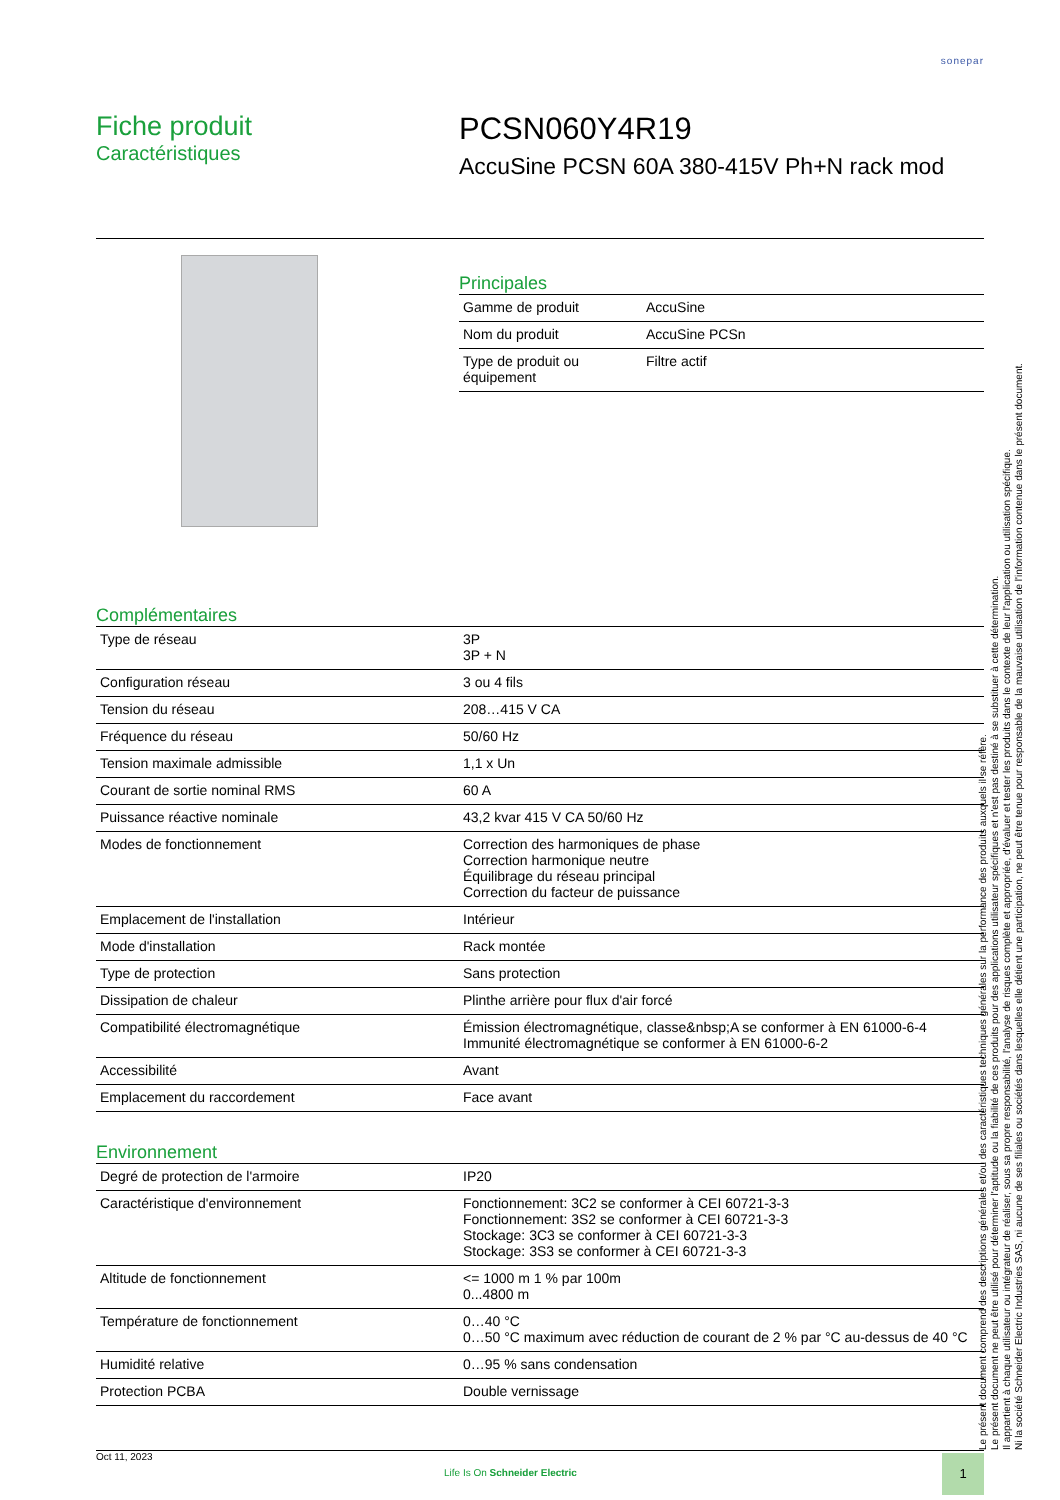sonepar
Fiche produit
Caractéristiques
PCSN060Y4R19
AccuSine PCSN 60A 380-415V Ph+N rack mod
Principales
| Gamme de produit | AccuSine |
| Nom du produit | AccuSine PCSn |
| Type de produit ou équipement | Filtre actif |
Complémentaires
| Type de réseau | 3P 3P + N |
| Configuration réseau | 3 ou 4 fils |
| Tension du réseau | 208…415 V CA |
| Fréquence du réseau | 50/60 Hz |
| Tension maximale admissible | 1,1 x Un |
| Courant de sortie nominal RMS | 60 A |
| Puissance réactive nominale | 43,2 kvar 415 V CA 50/60 Hz |
| Modes de fonctionnement | Correction des harmoniques de phase Correction harmonique neutre Équilibrage du réseau principal Correction du facteur de puissance |
| Emplacement de l'installation | Intérieur |
| Mode d'installation | Rack montée |
| Type de protection | Sans protection |
| Dissipation de chaleur | Plinthe arrière pour flux d'air forcé |
| Compatibilité électromagnétique | Émission électromagnétique, classe&nbsp;A se conformer à EN 61000-6-4 Immunité électromagnétique se conformer à EN 61000-6-2 |
| Accessibilité | Avant |
| Emplacement du raccordement | Face avant |
Environnement
| Degré de protection de l'armoire | IP20 |
| Caractéristique d'environnement | Fonctionnement: 3C2 se conformer à CEI 60721-3-3 Fonctionnement: 3S2 se conformer à CEI 60721-3-3 Stockage: 3C3 se conformer à CEI 60721-3-3 Stockage: 3S3 se conformer à CEI 60721-3-3 |
| Altitude de fonctionnement | <= 1000 m 1 % par 100m 0...4800 m |
| Température de fonctionnement | 0…40 °C 0…50 °C maximum avec réduction de courant de 2 % par °C au-dessus de 40 °C |
| Humidité relative | 0…95 % sans condensation |
| Protection PCBA | Double vernissage |
Le présent document comprend des descriptions générales et/ou des caractéristiques techniques générales sur la performance des produits auxquels il se réfère.
Le présent document ne peut être utilisé pour déterminer l'aptitude ou la fiabilité de ces produits pour des applications utilisateur spécifiques et n'est pas destiné à se substituer à cette détermination.
Il appartient à chaque utilisateur ou intégrateur de réaliser, sous sa propre responsabilité, l'analyse de risques complète et appropriée, d'évaluer et tester les produits dans le contexte de leur l'application ou utilisation spécifique.
Ni la société Schneider Electric Industries SAS, ni aucune de ses filiales ou sociétés dans lesquelles elle détient une participation, ne peut être tenue pour responsable de la mauvaise utilisation de l'information contenue dans le présent document.
Oct 11, 2023
Life Is On Schneider Electric
1